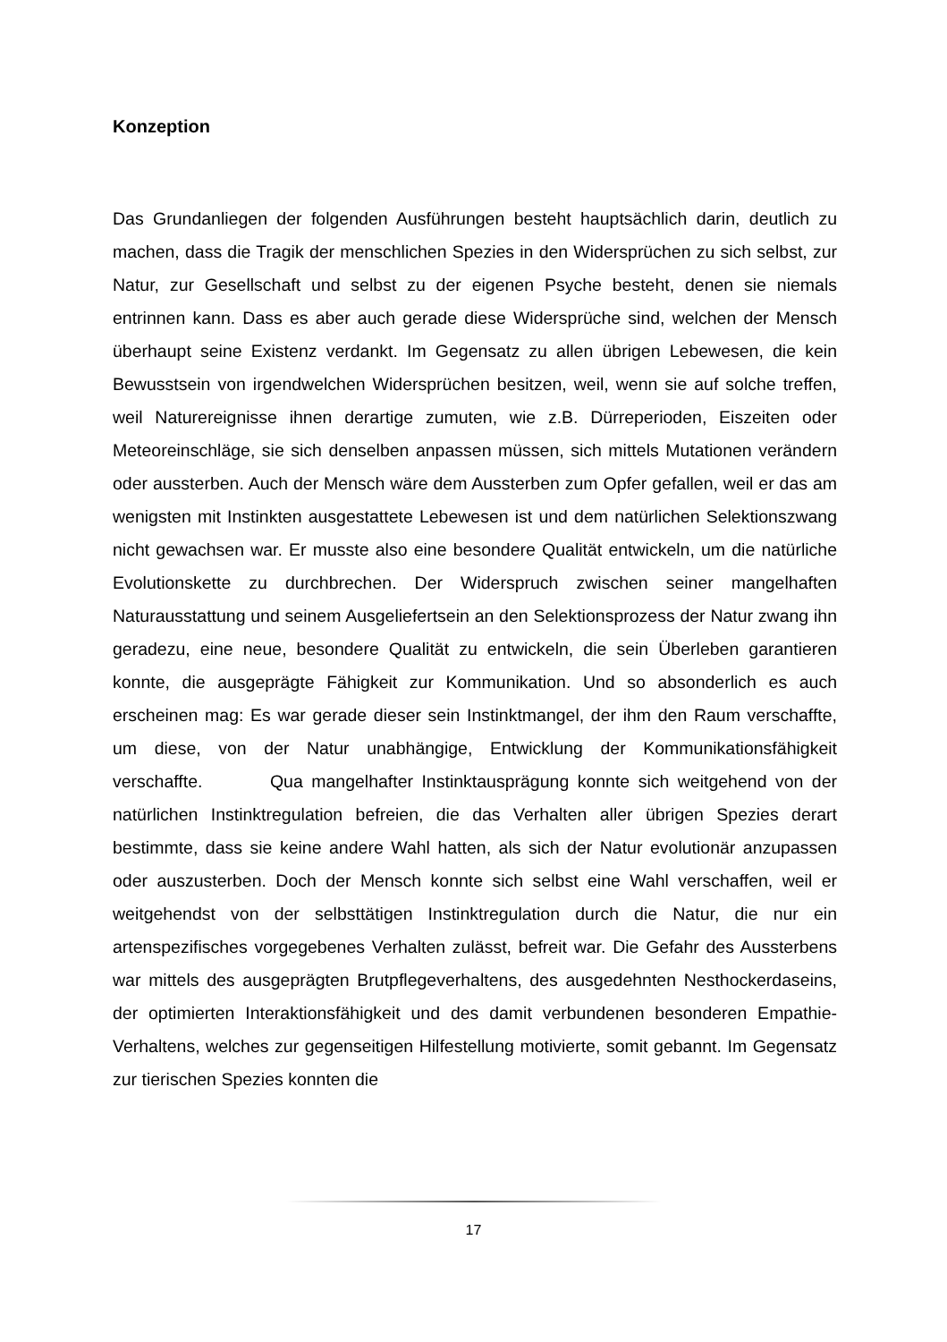Konzeption
Das Grundanliegen der folgenden Ausführungen besteht hauptsächlich darin, deutlich zu machen, dass die Tragik der menschlichen Spezies in den Widersprüchen zu sich selbst, zur Natur, zur Gesellschaft und selbst zu der eigenen Psyche besteht, denen sie niemals entrinnen kann. Dass es aber auch gerade diese Widersprüche sind, welchen der Mensch überhaupt seine Existenz verdankt. Im Gegensatz zu allen übrigen Lebewesen, die kein Bewusstsein von irgendwelchen Widersprüchen besitzen, weil, wenn sie auf solche treffen, weil Naturereignisse ihnen derartige zumuten, wie z.B. Dürreperioden, Eiszeiten oder Meteoreinschläge, sie sich denselben anpassen müssen, sich mittels Mutationen verändern oder aussterben. Auch der Mensch wäre dem Aussterben zum Opfer gefallen, weil er das am wenigsten mit Instinkten ausgestattete Lebewesen ist und dem natürlichen Selektionszwang nicht gewachsen war. Er musste also eine besondere Qualität entwickeln, um die natürliche Evolutionskette zu durchbrechen. Der Widerspruch zwischen seiner mangelhaften Naturausstattung und seinem Ausgeliefertsein an den Selektionsprozess der Natur zwang ihn geradezu, eine neue, besondere Qualität zu entwickeln, die sein Überleben garantieren konnte, die ausgeprägte Fähigkeit zur Kommunikation. Und so absonderlich es auch erscheinen mag: Es war gerade dieser sein Instinktmangel, der ihm den Raum verschaffte, um diese, von der Natur unabhängige, Entwicklung der Kommunikationsfähigkeit verschaffte. Qua mangelhafter Instinktausprägung konnte sich weitgehend von der natürlichen Instinktregulation befreien, die das Verhalten aller übrigen Spezies derart bestimmte, dass sie keine andere Wahl hatten, als sich der Natur evolutionär anzupassen oder auszusterben. Doch der Mensch konnte sich selbst eine Wahl verschaffen, weil er weitgehendst von der selbsttätigen Instinktregulation durch die Natur, die nur ein artenspezifisches vorgegebenes Verhalten zulässt, befreit war. Die Gefahr des Aussterbens war mittels des ausgeprägten Brutpflegeverhaltens, des ausgedehnten Nesthockerdaseins, der optimierten Interaktionsfähigkeit und des damit verbundenen besonderen Empathie-Verhaltens, welches zur gegenseitigen Hilfestellung motivierte, somit gebannt. Im Gegensatz zur tierischen Spezies konnten die
17